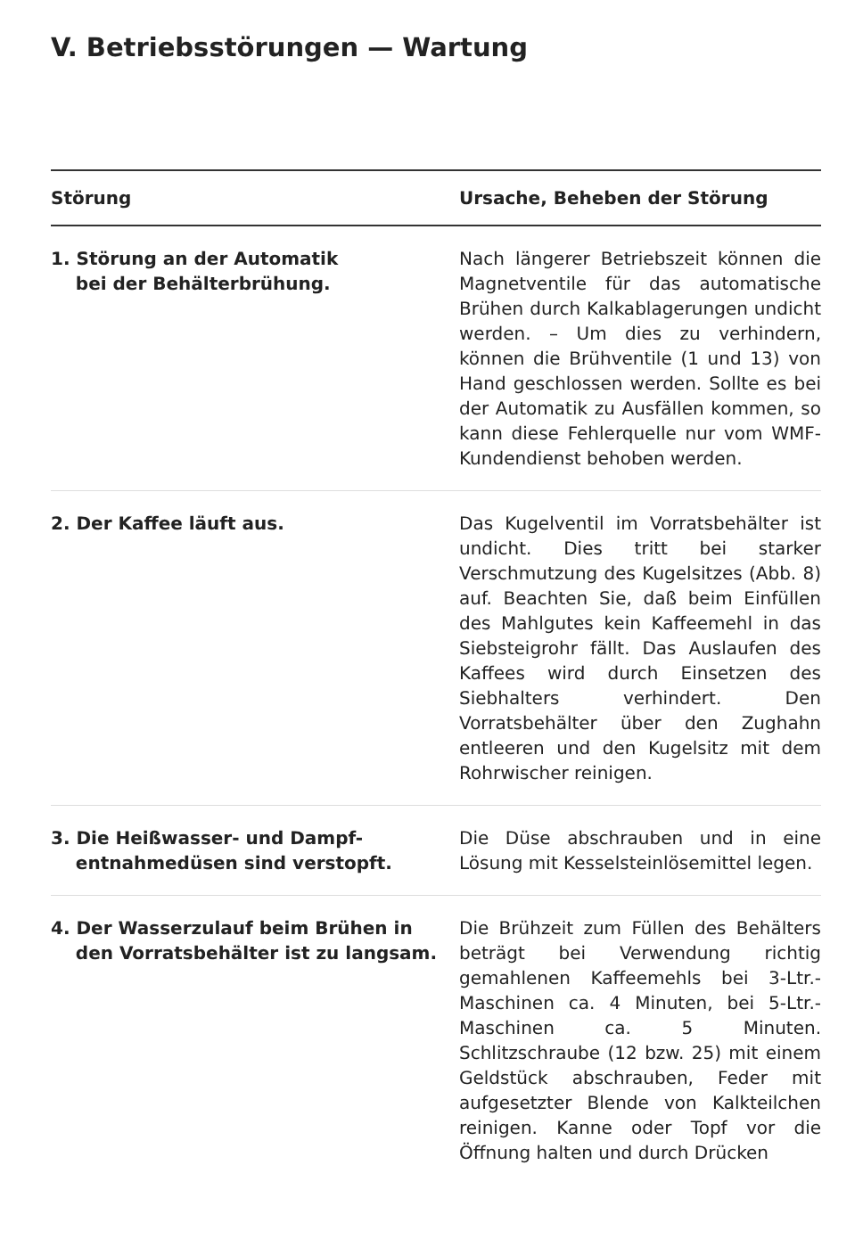V. Betriebsstörungen — Wartung
| Störung | Ursache, Beheben der Störung |
| --- | --- |
| 1. Störung an der Automatik bei der Behälterbrühung. | Nach längerer Betriebszeit können die Magnetventile für das automatische Brühen durch Kalkablagerungen undicht werden. – Um dies zu verhindern, können die Brühventile (1 und 13) von Hand geschlossen werden. Sollte es bei der Automatik zu Ausfällen kommen, so kann diese Fehlerquelle nur vom WMF-Kundendienst behoben werden. |
| 2. Der Kaffee läuft aus. | Das Kugelventil im Vorratsbehälter ist undicht. Dies tritt bei starker Verschmutzung des Kugelsitzes (Abb. 8) auf. Beachten Sie, daß beim Einfüllen des Mahlgutes kein Kaffeemehl in das Siebsteigrohr fällt. Das Auslaufen des Kaffees wird durch Einsetzen des Siebhalters verhindert. Den Vorratsbehälter über den Zughahn entleeren und den Kugelsitz mit dem Rohrwischer reinigen. |
| 3. Die Heißwasser- und Dampf- entnahmedüsen sind verstopft. | Die Düse abschrauben und in eine Lösung mit Kesselsteinlösemittel legen. |
| 4. Der Wasserzulauf beim Brühen in den Vorratsbehälter ist zu langsam. | Die Brühzeit zum Füllen des Behälters beträgt bei Verwendung richtig gemahlenen Kaffeemehls bei 3-Ltr.-Maschinen ca. 4 Minuten, bei 5-Ltr.-Maschinen ca. 5 Minuten. Schlitzschraube (12 bzw. 25) mit einem Geldstück abschrauben, Feder mit aufgesetzter Blende von Kalkteilchen reinigen. Kanne oder Topf vor die Öffnung halten und durch Drücken |